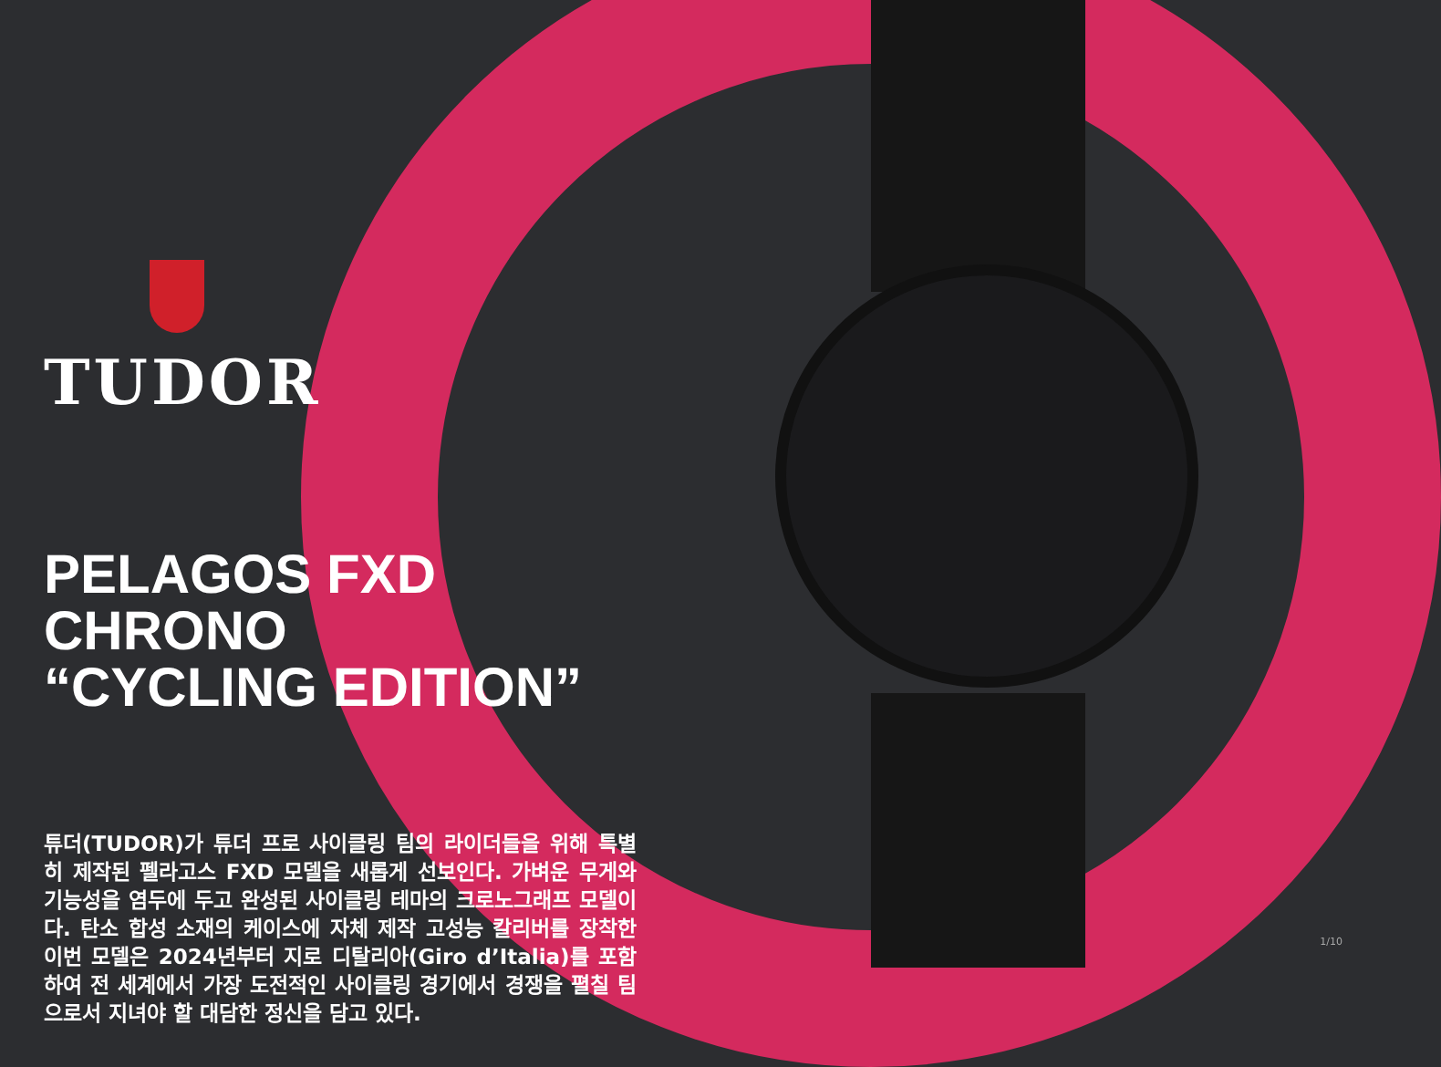TUDOR
PELAGOS FXD CHRONO
“CYCLING EDITION”
튜더(TUDOR)가 튜더 프로 사이클링 팀의 라이더들을 위해 특별히 제작된 펠라고스 FXD 모델을 새롭게 선보인다. 가벼운 무게와 기능성을 염두에 두고 완성된 사이클링 테마의 크로노그래프 모델이다. 탄소 합성 소재의 케이스에 자체 제작 고성능 칼리버를 장착한 이번 모델은 2024년부터 지로 디탈리아(Giro d’Italia)를 포함하여 전 세계에서 가장 도전적인 사이클링 경기에서 경쟁을 펼칠 팀으로서 지녀야 할 대담한 정신을 담고 있다.
1/10